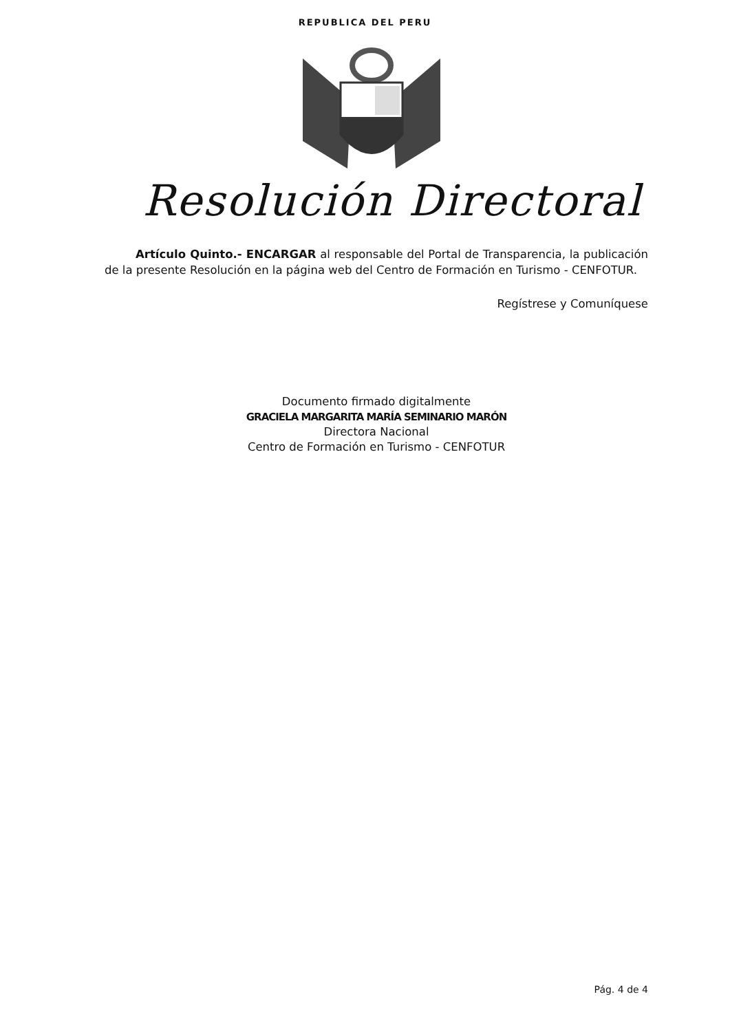REPUBLICA DEL PERU
Resolución Directoral
Artículo Quinto.- ENCARGAR al responsable del Portal de Transparencia, la publicación de la presente Resolución en la página web del Centro de Formación en Turismo - CENFOTUR.
Regístrese y Comuníquese
Documento firmado digitalmente
GRACIELA MARGARITA MARÍA SEMINARIO MARÓN
Directora Nacional
Centro de Formación en Turismo - CENFOTUR
Pág. 4 de 4